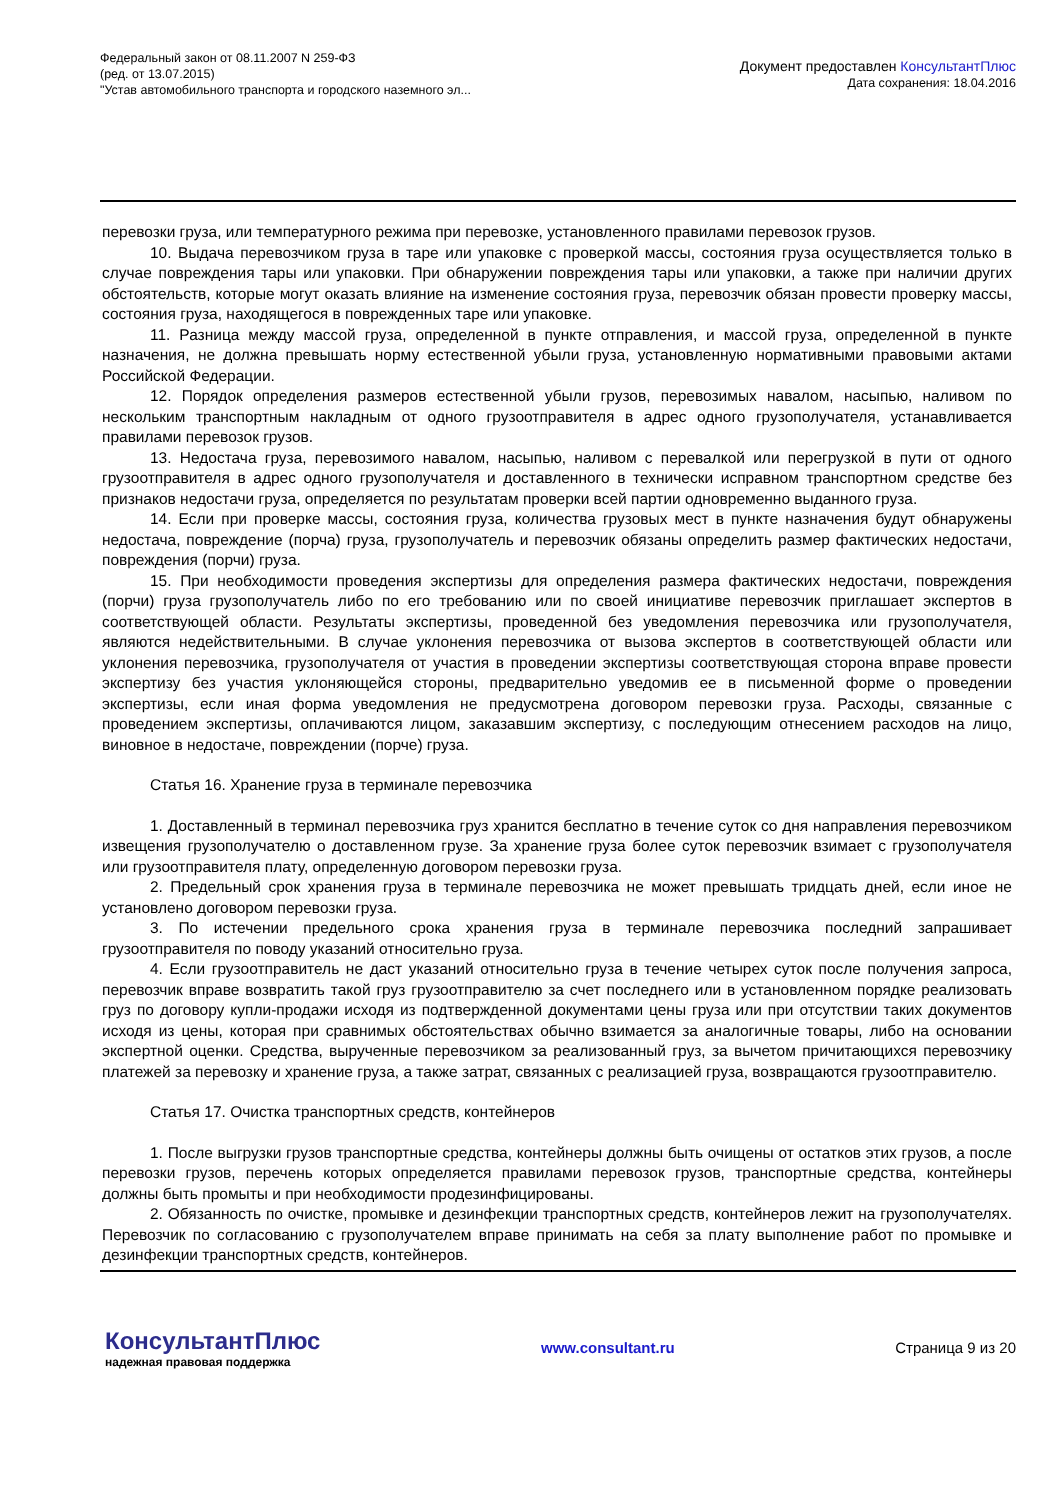Федеральный закон от 08.11.2007 N 259-ФЗ
(ред. от 13.07.2015)
"Устав автомобильного транспорта и городского наземного эл...
Документ предоставлен КонсультантПлюс
Дата сохранения: 18.04.2016
перевозки груза, или температурного режима при перевозке, установленного правилами перевозок грузов.
10. Выдача перевозчиком груза в таре или упаковке с проверкой массы, состояния груза осуществляется только в случае повреждения тары или упаковки. При обнаружении повреждения тары или упаковки, а также при наличии других обстоятельств, которые могут оказать влияние на изменение состояния груза, перевозчик обязан провести проверку массы, состояния груза, находящегося в поврежденных таре или упаковке.
11. Разница между массой груза, определенной в пункте отправления, и массой груза, определенной в пункте назначения, не должна превышать норму естественной убыли груза, установленную нормативными правовыми актами Российской Федерации.
12. Порядок определения размеров естественной убыли грузов, перевозимых навалом, насыпью, наливом по нескольким транспортным накладным от одного грузоотправителя в адрес одного грузополучателя, устанавливается правилами перевозок грузов.
13. Недостача груза, перевозимого навалом, насыпью, наливом с перевалкой или перегрузкой в пути от одного грузоотправителя в адрес одного грузополучателя и доставленного в технически исправном транспортном средстве без признаков недостачи груза, определяется по результатам проверки всей партии одновременно выданного груза.
14. Если при проверке массы, состояния груза, количества грузовых мест в пункте назначения будут обнаружены недостача, повреждение (порча) груза, грузополучатель и перевозчик обязаны определить размер фактических недостачи, повреждения (порчи) груза.
15. При необходимости проведения экспертизы для определения размера фактических недостачи, повреждения (порчи) груза грузополучатель либо по его требованию или по своей инициативе перевозчик приглашает экспертов в соответствующей области. Результаты экспертизы, проведенной без уведомления перевозчика или грузополучателя, являются недействительными. В случае уклонения перевозчика от вызова экспертов в соответствующей области или уклонения перевозчика, грузополучателя от участия в проведении экспертизы соответствующая сторона вправе провести экспертизу без участия уклоняющейся стороны, предварительно уведомив ее в письменной форме о проведении экспертизы, если иная форма уведомления не предусмотрена договором перевозки груза. Расходы, связанные с проведением экспертизы, оплачиваются лицом, заказавшим экспертизу, с последующим отнесением расходов на лицо, виновное в недостаче, повреждении (порче) груза.
Статья 16. Хранение груза в терминале перевозчика
1. Доставленный в терминал перевозчика груз хранится бесплатно в течение суток со дня направления перевозчиком извещения грузополучателю о доставленном грузе. За хранение груза более суток перевозчик взимает с грузополучателя или грузоотправителя плату, определенную договором перевозки груза.
2. Предельный срок хранения груза в терминале перевозчика не может превышать тридцать дней, если иное не установлено договором перевозки груза.
3. По истечении предельного срока хранения груза в терминале перевозчика последний запрашивает грузоотправителя по поводу указаний относительно груза.
4. Если грузоотправитель не даст указаний относительно груза в течение четырех суток после получения запроса, перевозчик вправе возвратить такой груз грузоотправителю за счет последнего или в установленном порядке реализовать груз по договору купли-продажи исходя из подтвержденной документами цены груза или при отсутствии таких документов исходя из цены, которая при сравнимых обстоятельствах обычно взимается за аналогичные товары, либо на основании экспертной оценки. Средства, вырученные перевозчиком за реализованный груз, за вычетом причитающихся перевозчику платежей за перевозку и хранение груза, а также затрат, связанных с реализацией груза, возвращаются грузоотправителю.
Статья 17. Очистка транспортных средств, контейнеров
1. После выгрузки грузов транспортные средства, контейнеры должны быть очищены от остатков этих грузов, а после перевозки грузов, перечень которых определяется правилами перевозок грузов, транспортные средства, контейнеры должны быть промыты и при необходимости продезинфицированы.
2. Обязанность по очистке, промывке и дезинфекции транспортных средств, контейнеров лежит на грузополучателях. Перевозчик по согласованию с грузополучателем вправе принимать на себя за плату выполнение работ по промывке и дезинфекции транспортных средств, контейнеров.
КонсультантПлюс
надежная правовая поддержка
www.consultant.ru Страница 9 из 20